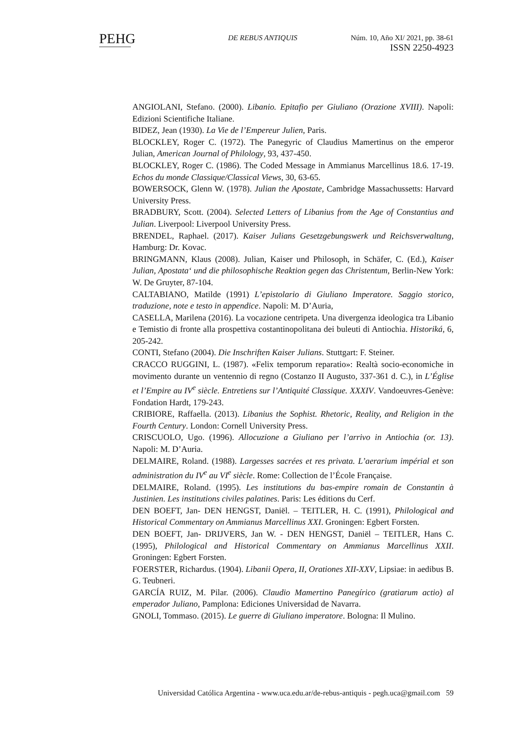PEHG
DE REBUS ANTIQUIS Núm. 10, Año XI/ 2021, pp. 38-61
ISSN 2250-4923
ANGIOLANI, Stefano. (2000). Libanio. Epitafio per Giuliano (Orazione XVIII). Napoli: Edizioni Scientifiche Italiane.
BIDEZ, Jean (1930). La Vie de l’Empereur Julien, Paris.
BLOCKLEY, Roger C. (1972). The Panegyric of Claudius Mamertinus on the emperor Julian, American Journal of Philology, 93, 437-450.
BLOCKLEY, Roger C. (1986). The Coded Message in Ammianus Marcellinus 18.6. 17-19. Echos du monde Classique/Classical Views, 30, 63-65.
BOWERSOCK, Glenn W. (1978). Julian the Apostate, Cambridge Massachussetts: Harvard University Press.
BRADBURY, Scott. (2004). Selected Letters of Libanius from the Age of Constantius and Julian. Liverpool: Liverpool University Press.
BRENDEL, Raphael. (2017). Kaiser Julians Gesetzgebungswerk und Reichsverwaltung, Hamburg: Dr. Kovac.
BRINGMANN, Klaus (2008). Julian, Kaiser und Philosoph, in Schäfer, C. (Ed.), Kaiser Julian, Apostata‘ und die philosophische Reaktion gegen das Christentum, Berlin-New York: W. De Gruyter, 87-104.
CALTABIANO, Matilde (1991) L’epistolario di Giuliano Imperatore. Saggio storico, traduzione, note e testo in appendice. Napoli: M. D’Auria,
CASELLA, Marilena (2016). La vocazione centripeta. Una divergenza ideologica tra Libanio e Temistio di fronte alla prospettiva costantinopolitana dei buleuti di Antiochia. Historiká, 6, 205-242.
CONTI, Stefano (2004). Die Inschriften Kaiser Julians. Stuttgart: F. Steiner.
CRACCO RUGGINI, L. (1987). «Felix temporum reparatio»: Realtà socio-economiche in movimento durante un ventennio di regno (Costanzo II Augusto, 337-361 d. C.), in L’Église et l’Empire au IV<sup>e</sup> siècle. Entretiens sur l’Antiquité Classique. XXXIV. Vandoeuvres-Genève: Fondation Hardt, 179-243.
CRIBIORE, Raffaella. (2013). Libanius the Sophist. Rhetoric, Reality, and Religion in the Fourth Century. London: Cornell University Press.
CRISCUOLO, Ugo. (1996). Allocuzione a Giuliano per l’arrivo in Antiochia (or. 13). Napoli: M. D’Auria.
DELMAIRE, Roland. (1988). Largesses sacrées et res privata. L’aerarium impérial et son administration du IV<sup>e</sup> au VI<sup>e</sup> siècle. Rome: Collection de l’École Française.
DELMAIRE, Roland. (1995). Les institutions du bas-empire romain de Constantin à Justinien. Les institutions civiles palatines. Paris: Les éditions du Cerf.
DEN BOEFT, Jan- DEN HENGST, Daniël. – TEITLER, H. C. (1991), Philological and Historical Commentary on Ammianus Marcellinus XXI. Groningen: Egbert Forsten.
DEN BOEFT, Jan- DRIJVERS, Jan W. - DEN HENGST, Daniël – TEITLER, Hans C. (1995), Philological and Historical Commentary on Ammianus Marcellinus XXII. Groningen: Egbert Forsten.
FOERSTER, Richardus. (1904). Libanii Opera, II, Orationes XII-XXV, Lipsiae: in aedibus B. G. Teubneri.
GARCÍA RUIZ, M. Pilar. (2006). Claudio Mamertino Panegírico (gratiarum actio) al emperador Juliano, Pamplona: Ediciones Universidad de Navarra.
GNOLI, Tommaso. (2015). Le guerre di Giuliano imperatore. Bologna: Il Mulino.
Universidad Católica Argentina - www.uca.edu.ar/de-rebus-antiquis - pegh.uca@gmail.com 59